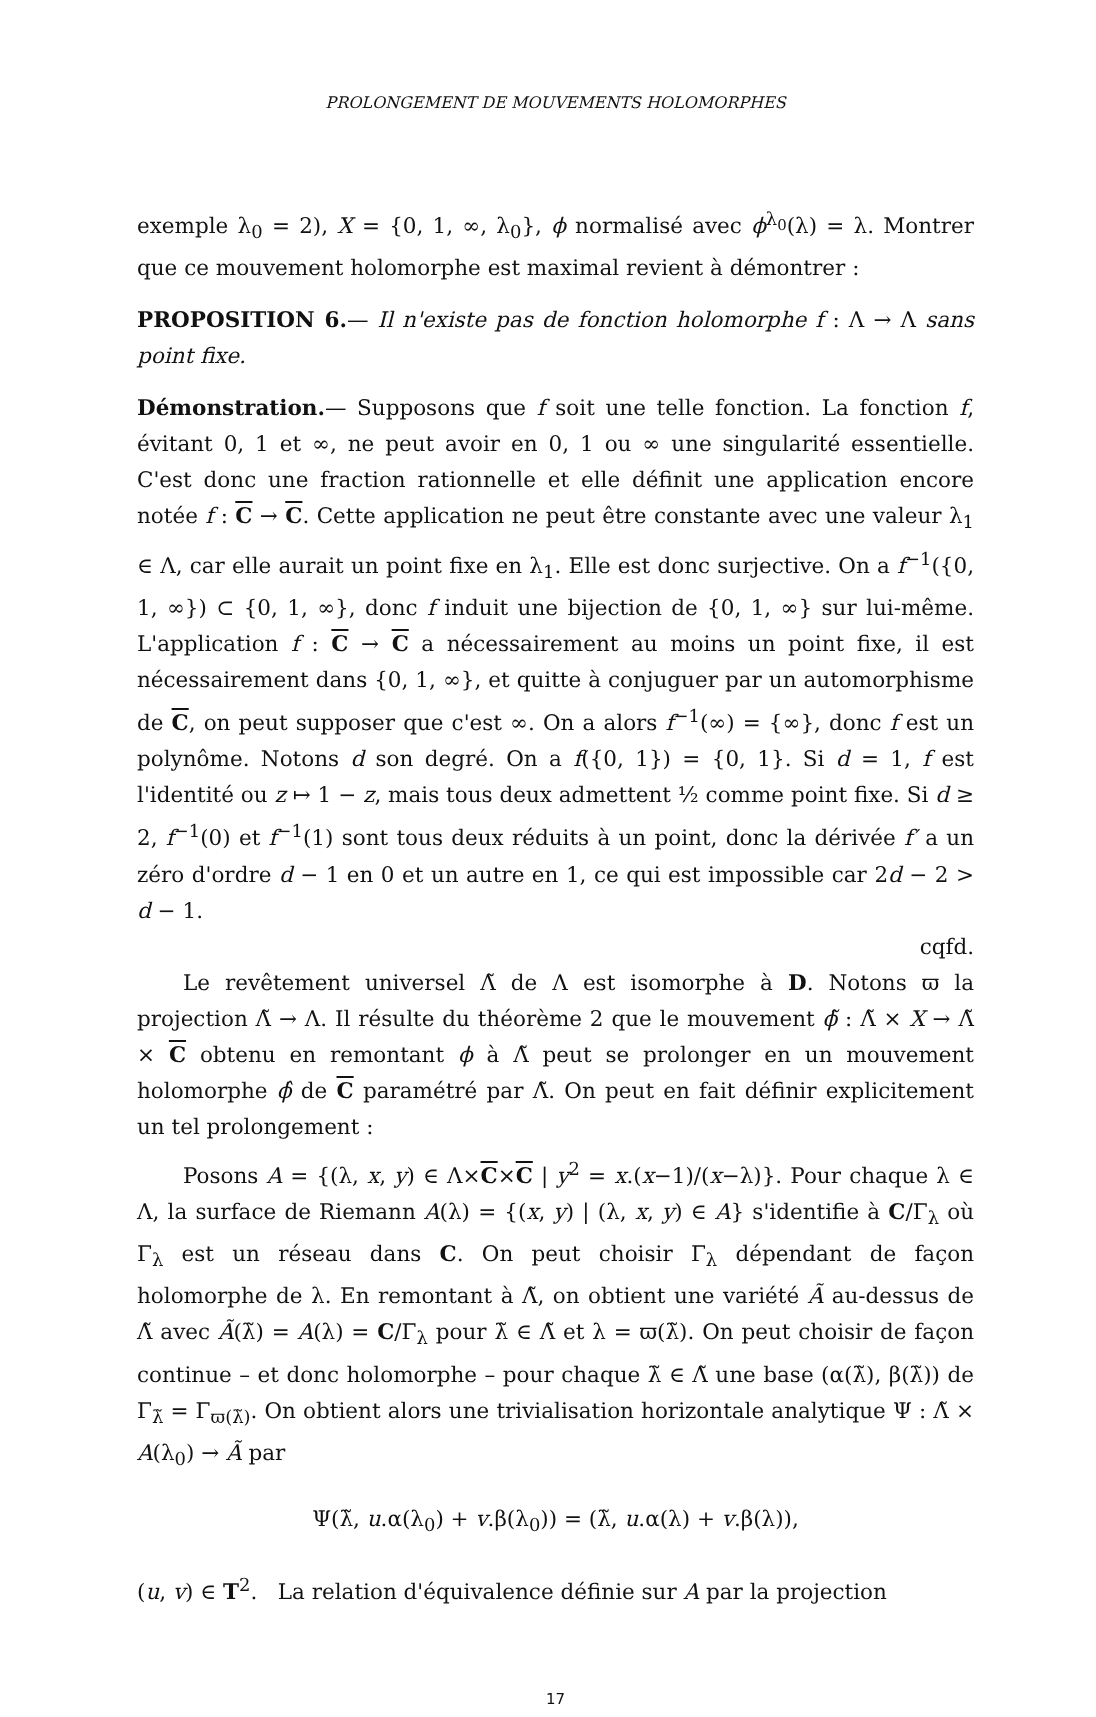PROLONGEMENT DE MOUVEMENTS HOLOMORPHES
exemple λ<sub>0</sub> = 2), X = {0, 1, ∞, λ<sub>0</sub>}, ϕ normalisé avec ϕ<sup>λ<sub>0</sub></sup>(λ) = λ. Montrer que ce mouvement holomorphe est maximal revient à démontrer :
PROPOSITION 6.— Il n'existe pas de fonction holomorphe f : Λ → Λ sans point fixe.
Démonstration.— Supposons que f soit une telle fonction. La fonction f, évitant 0, 1 et ∞, ne peut avoir en 0, 1 ou ∞ une singularité essentielle. C'est donc une fraction rationnelle et elle définit une application encore notée f : C → C. Cette application ne peut être constante avec une valeur λ<sub>1</sub> ∈ Λ, car elle aurait un point fixe en λ<sub>1</sub>. Elle est donc surjective. On a f<sup>−1</sup>({0, 1, ∞}) ⊂ {0, 1, ∞}, donc f induit une bijection de {0, 1, ∞} sur lui-même. L'application f : C → C a nécessairement au moins un point fixe, il est nécessairement dans {0, 1, ∞}, et quitte à conjuguer par un automorphisme de C, on peut supposer que c'est ∞. On a alors f<sup>−1</sup>(∞) = {∞}, donc f est un polynôme. Notons d son degré. On a f({0, 1}) = {0, 1}. Si d = 1, f est l'identité ou z ↦ 1 − z, mais tous deux admettent ½ comme point fixe. Si d ≥ 2, f<sup>−1</sup>(0) et f<sup>−1</sup>(1) sont tous deux réduits à un point, donc la dérivée f′ a un zéro d'ordre d − 1 en 0 et un autre en 1, ce qui est impossible car 2d − 2 > d − 1.
cqfd.
Le revêtement universel Λ̃ de Λ est isomorphe à D. Notons ϖ la projection Λ̃ → Λ. Il résulte du théorème 2 que le mouvement ϕ̃ : Λ̃ × X → Λ̃ × C obtenu en remontant ϕ à Λ̃ peut se prolonger en un mouvement holomorphe ϕ̂ de C paramétré par Λ̃. On peut en fait définir explicitement un tel prolongement :
Posons A = {(λ, x, y) ∈ Λ×C×C | y<sup>2</sup> = x.(x−1)/(x−λ)}. Pour chaque λ ∈ Λ, la surface de Riemann A(λ) = {(x, y) | (λ, x, y) ∈ A} s'identifie à C/Γ<sub>λ</sub> où Γ<sub>λ</sub> est un réseau dans C. On peut choisir Γ<sub>λ</sub> dépendant de façon holomorphe de λ. En remontant à Λ̃, on obtient une variété Ã au-dessus de Λ̃ avec Ã(λ̃) = A(λ) = C/Γ<sub>λ</sub> pour λ̃ ∈ Λ̃ et λ = ϖ(λ̃). On peut choisir de façon continue – et donc holomorphe – pour chaque λ̃ ∈ Λ̃ une base (α(λ̃), β(λ̃)) de Γ<sub>λ̃</sub> = Γ<sub>ϖ(λ̃)</sub>. On obtient alors une trivialisation horizontale analytique Ψ : Λ̃ × A(λ<sub>0</sub>) → Ã par
Ψ(λ̃, u.α(λ<sub>0</sub>) + v.β(λ<sub>0</sub>)) = (λ̃, u.α(λ) + v.β(λ)),
(u, v) ∈ T<sup>2</sup>. La relation d'équivalence définie sur A par la projection
17